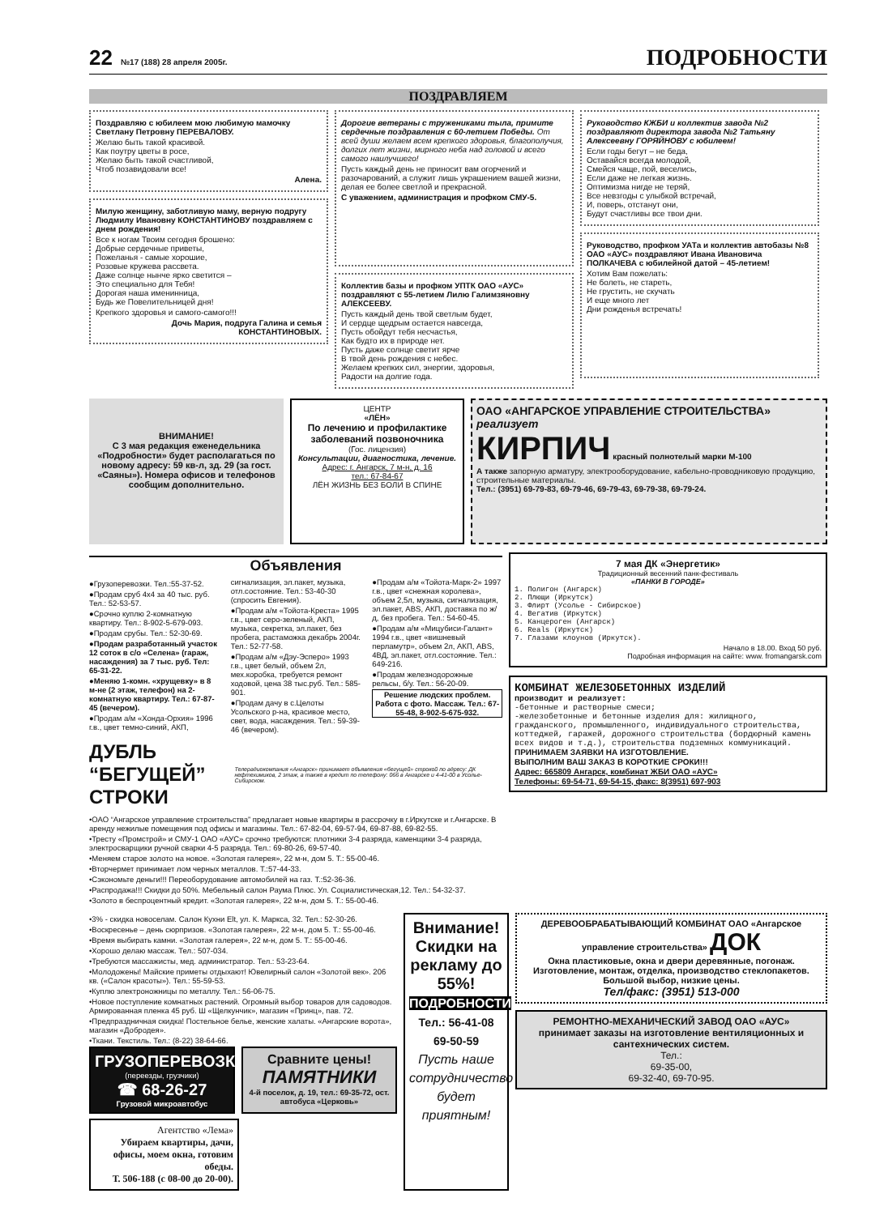22 №17 (188) 28 апреля 2005г.
ПОДРОБНОСТИ
ПОЗДРАВЛЯЕМ
Поздравляю с юбилеем мою любимую мамочку Светлану Петровну ПЕРЕВАЛОВУ.
Желаю быть такой красивой.
Как поутру цветы в росе,
Желаю быть такой счастливой,
Чтоб позавидовали все!
Алена.
Милую женщину, заботливую маму, верную подругу Людмилу Ивановну КОНСТАНТИНОВУ поздравляем с днем рождения!
Все к ногам Твоим сегодня брошено:
Добрые сердечные приветы,
Пожеланья - самые хорошие,
Розовые кружева рассвета.
Даже солнце нынче ярко светится –
Это специально для Тебя!
Дорогая наша именинница,
Будь же Повелительницей дня!
Крепкого здоровья и самого-самого!!!
Дочь Мария, подруга Галина и семья КОНСТАНТИНОВЫХ.
Дорогие ветераны с тружениками тыла, примите сердечные поздравления с 60-летием Победы. От всей души желаем всем крепкого здоровья, благополучия, долгих лет жизни, мирного неба над головой и всего самого наилучшего!
Пусть каждый день не приносит вам огорчений и разочарований, а служит лишь украшением вашей жизни, делая ее более светлой и прекрасной.
С уважением, администрация и профком СМУ-5.
Коллектив базы и профком УПТК ОАО «АУС» поздравляют с 55-летием Лилю Галимзяновну АЛЕКСЕЕВУ.
Пусть каждый день твой светлым будет,
И сердце щедрым остается навсегда,
Пусть обойдут тебя несчастья,
Как будто их в природе нет.
Пусть даже солнце светит ярче
В твой день рождения с небес.
Желаем крепких сил, энергии, здоровья,
Радости на долгие года.
Руководство КЖБИ и коллектив завода №2 поздравляют директора завода №2 Татьяну Алексеевну ГОРЯЙНОВУ с юбилеем!
Если годы бегут – не беда,
Оставайся всегда молодой,
Смейся чаще, пой, веселись,
Если даже не легкая жизнь.
Оптимизма нигде не теряй,
Все невзгоды с улыбкой встречай,
И, поверь, отстанут они,
Будут счастливы все твои дни.
Руководство, профком УАТа и коллектив автобазы №8 ОАО «АУС» поздравляют Ивана Ивановича ПОЛКАЧЕВА с юбилейной датой – 45-летием!
Хотим Вам пожелать:
Не болеть, не стареть,
Не грустить, не скучать
И еще много лет
Дни рожденья встречать!
ВНИМАНИЕ!
С 3 мая редакция еженедельника «Подробности» будет располагаться по новому адресу: 59 кв-л, зд. 29 (за гост. «Саяны»). Номера офисов и телефонов сообщим дополнительно.
ЦЕНТР
«ЛЁН»
По лечению и профилактике заболеваний позвоночника
(Гос. лицензия)
Консультации, диагностика, лечение.
Адрес: г. Ангарск, 7 м-н, д. 16
тел.: 67-84-67
ЛЁН ЖИЗНЬ БЕЗ БОЛИ В СПИНЕ
ОАО «АНГАРСКОЕ УПРАВЛЕНИЕ СТРОИТЕЛЬСТВА»
реализует
КИРПИЧ красный полнотелый марки М-100
А также запорную арматуру, электрооборудование, кабельно-проводниковую продукцию, строительные материалы.
Тел.: (3951) 69-79-83, 69-79-46, 69-79-43, 69-79-38, 69-79-24.
Объявления
●Грузоперевозки. Тел.:55-37-52.
●Продам сруб 4х4 за 40 тыс. руб. Тел.: 52-53-57.
●Срочно куплю 2-комнатную квартиру. Тел.: 8-902-5-679-093.
●Продам срубы. Тел.: 52-30-69.
●Продам разработанный участок 12 соток в с/о «Селена» (гараж, насаждения) за 7 тыс. руб. Тел: 65-31-22.
●Меняю 1-комн. «хрущевку» в 8 м-не (2 этаж, телефон) на 2-комнатную квартиру. Тел.: 67-87-45 (вечером).
●Продам а/м «Хонда-Орхия» 1996 г.в., цвет темно-синий, АКП, сигнализация, эл.пакет, музыка, отл.состояние. Тел.: 53-40-30 (спросить Евгения).
●Продам а/м «Тойота-Креста» 1995 г.в., цвет серо-зеленый, АКП, музыка, секретка, эл.пакет, без пробега, растаможка декабрь 2004г. Тел.: 52-77-58.
●Продам а/м «Дэу-Эсперо» 1993 г.в., цвет белый, объем 2л, мех.коробка, требуется ремонт ходовой, цена 38 тыс.руб. Тел.: 585-901.
●Продам дачу в с.Целоты Усольского р-на, красивое место, свет, вода, насаждения. Тел.: 59-39-46 (вечером).
●Продам а/м «Тойота-Марк-2» 1997 г.в., цвет «снежная королева», объем 2,5л, музыка, сигнализация, эл.пакет, ABS, АКП, доставка по ж/д, без пробега. Тел.: 54-60-45.
●Продам а/м «Мицубиси-Галант» 1994 г.в., цвет «вишневый перламутр», объем 2л, АКП, ABS, 4ВД, эл.пакет, отл.состояние. Тел.: 649-216.
●Продам железнодорожные рельсы, б/у. Тел.: 56-20-09.
Решение людских проблем. Работа с фото. Массаж. Тел.: 67-55-48, 8-902-5-675-932.
ДУБЛЬ “БЕГУЩЕЙ” СТРОКИ Телерадиокомпания «Ангарск» принимает объявления «бегущей» строкой по адресу: ДК нефтехимиков, 2 этаж, а также в кредит по телефону: 066 в Ангарске и 4-41-00 в Усолье-Сибирском.
•ОАО “Ангарское управление строительства” предлагает новые квартиры в рассрочку в г.Иркутске и г.Ангарске. В аренду нежилые помещения под офисы и магазины. Тел.: 67-82-04, 69-57-94, 69-87-88, 69-82-55.
•Тресту «Промстрой» и СМУ-1 ОАО «АУС» срочно требуются: плотники 3-4 разряда, каменщики 3-4 разряда, электросварщики ручной сварки 4-5 разряда. Тел.: 69-80-26, 69-57-40.
•Меняем старое золото на новое. «Золотая галерея», 22 м-н, дом 5. Т.: 55-00-46.
•Вторчермет принимает лом черных металлов. Т.:57-44-33.
•Сэкономьте деньги!!! Переоборудование автомобилей на газ. Т.:52-36-36.
•Распродажа!!! Скидки до 50%. Мебельный салон Раума Плюс. Ул. Социалистическая,12. Тел.: 54-32-37.
•Золото в беспроцентный кредит. «Золотая галерея», 22 м-н, дом 5. Т.: 55-00-46.
7 мая ДК «Энергетик»
Традиционный весенний панк-фестиваль
«ПАНКИ В ГОРОДЕ»
1. Полигон (Ангарск)
2. Плющи (Иркутск)
3. Флирт (Усолье - Сибирское)
4. Вегатив (Иркутск)
5. Канцероген (Ангарск)
6. Reals (Иркутск)
7. Глазами клоунов (Иркутск).
Начало в 18.00. Вход 50 руб.
Подробная информация на сайте: www. fromangarsk.com
КОМБИНАТ ЖЕЛЕЗОБЕТОННЫХ ИЗДЕЛИЙ
производит и реализует:
-бетонные и растворные смеси;
-железобетонные и бетонные изделия для: жилищного, гражданского, промышленного, индивидуального строительства, коттеджей, гаражей, дорожного строительства (бордюрный камень всех видов и т.д.), строительства подземных коммуникаций.
ПРИНИМАЕМ ЗАЯВКИ НА ИЗГОТОВЛЕНИЕ.
ВЫПОЛНИМ ВАШ ЗАКАЗ В КОРОТКИЕ СРОКИ!!!
Адрес: 665809 Ангарск, комбинат ЖБИ ОАО «АУС»
Телефоны: 69-54-71, 69-54-15, факс: 8(3951) 697-903
•3% - скидка новоселам. Салон Кухни Elt, ул. К. Маркса, 32. Тел.: 52-30-26.
•Воскресенье – день сюрпризов. «Золотая галерея», 22 м-н, дом 5. Т.: 55-00-46.
•Время выбирать камни. «Золотая галерея», 22 м-н, дом 5. Т.: 55-00-46.
•Хорошо делаю массаж. Тел.: 507-034.
•Требуются массажисты, мед. администратор. Тел.: 53-23-64.
•Молодожены! Майские приметы отдыхают! Ювелирный салон «Золотой век». 206 кв. («Салон красоты»). Тел.: 55-59-53.
•Куплю электроножницы по металлу. Тел.: 56-06-75.
•Новое поступление комнатных растений. Огромный выбор товаров для садоводов. Армированная пленка 45 руб. Ш «Щелкунчик», магазин «Принц», пав. 72.
•Предпраздничная скидка! Постельное белье, женские халаты. «Ангарские ворота», магазин «Добродея».
•Ткани. Текстиль. Тел.: (8-22) 38-64-66.
ГРУЗОПЕРЕВОЗКИ
(переезды, грузчики)
☎ 68-26-27
Грузовой микроавтобус
Сравните цены!
ПАМЯТНИКИ
4-й поселок, д. 19, тел.: 69-35-72, ост. автобуса «Церковь»
Агентство «Лема»
Убираем квартиры, дачи, офисы, моем окна, готовим обеды.
Т. 506-188 (с 08-00 до 20-00).
Внимание!
Скидки на рекламу до 55%!
ПОДРОБНОСТИ
Тел.: 56-41-08
69-50-59
Пусть наше сотрудничество будет приятным!
ДЕРЕВООБРАБАТЫВАЮЩИЙ КОМБИНАТ ОАО «Ангарское управление строительства» ДОК
Окна пластиковые, окна и двери деревянные, погонаж. Изготовление, монтаж, отделка, производство стеклопакетов.
Большой выбор, низкие цены.
Тел/факс: (3951) 513-000
РЕМОНТНО-МЕХАНИЧЕСКИЙ ЗАВОД ОАО «АУС»
принимает заказы на изготовление вентиляционных и сантехнических систем.
Тел.:
69-35-00,
69-32-40, 69-70-95.